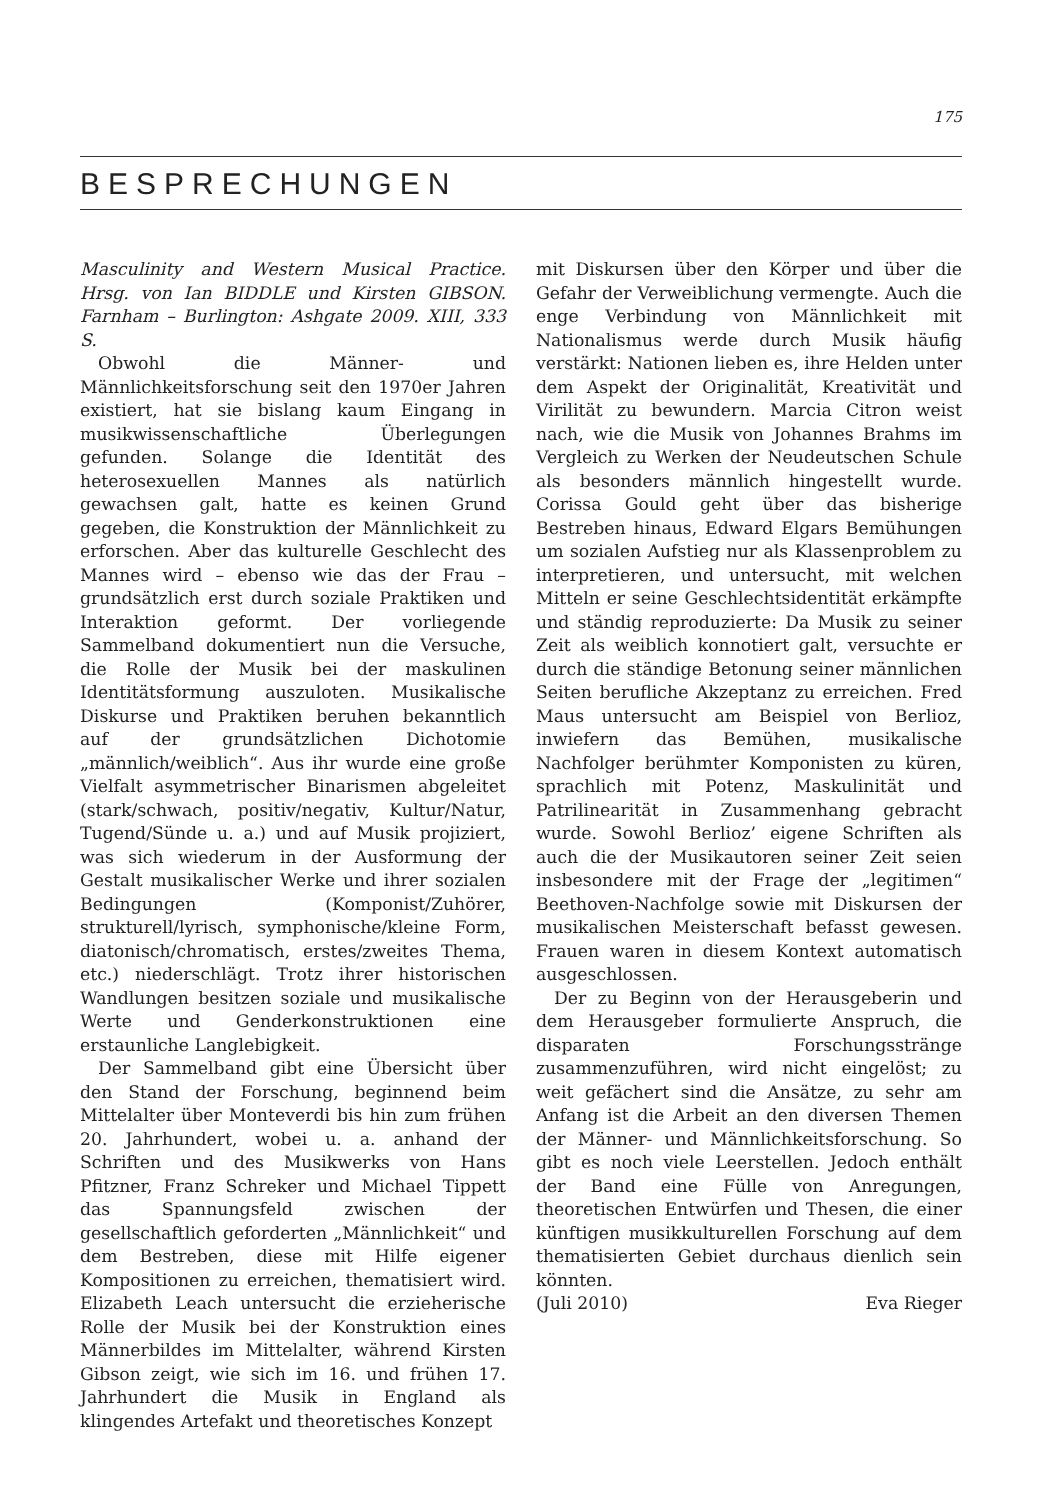175
BESPRECHUNGEN
Masculinity and Western Musical Practice. Hrsg. von Ian BIDDLE und Kirsten GIBSON. Farnham – Burlington: Ashgate 2009. XIII, 333 S.
Obwohl die Männer- und Männlichkeitsforschung seit den 1970er Jahren existiert, hat sie bislang kaum Eingang in musikwissenschaftliche Überlegungen gefunden. Solange die Identität des heterosexuellen Mannes als natürlich gewachsen galt, hatte es keinen Grund gegeben, die Konstruktion der Männlichkeit zu erforschen. Aber das kulturelle Geschlecht des Mannes wird – ebenso wie das der Frau – grundsätzlich erst durch soziale Praktiken und Interaktion geformt. Der vorliegende Sammelband dokumentiert nun die Versuche, die Rolle der Musik bei der maskulinen Identitätsformung auszuloten. Musikalische Diskurse und Praktiken beruhen bekanntlich auf der grundsätzlichen Dichotomie „männlich/weiblich“. Aus ihr wurde eine große Vielfalt asymmetrischer Binarismen abgeleitet (stark/schwach, positiv/negativ, Kultur/Natur, Tugend/Sünde u. a.) und auf Musik projiziert, was sich wiederum in der Ausformung der Gestalt musikalischer Werke und ihrer sozialen Bedingungen (Komponist/Zuhörer, strukturell/lyrisch, symphonische/kleine Form, diatonisch/chromatisch, erstes/zweites Thema, etc.) niederschlägt. Trotz ihrer historischen Wandlungen besitzen soziale und musikalische Werte und Genderkonstruktionen eine erstaunliche Langlebigkeit.
Der Sammelband gibt eine Übersicht über den Stand der Forschung, beginnend beim Mittelalter über Monteverdi bis hin zum frühen 20. Jahrhundert, wobei u. a. anhand der Schriften und des Musikwerks von Hans Pfitzner, Franz Schreker und Michael Tippett das Spannungsfeld zwischen der gesellschaftlich geforderten „Männlichkeit“ und dem Bestreben, diese mit Hilfe eigener Kompositionen zu erreichen, thematisiert wird. Elizabeth Leach untersucht die erzieherische Rolle der Musik bei der Konstruktion eines Männerbildes im Mittelalter, während Kirsten Gibson zeigt, wie sich im 16. und frühen 17. Jahrhundert die Musik in England als klingendes Artefakt und theoretisches Konzept
mit Diskursen über den Körper und über die Gefahr der Verweiblichung vermengte. Auch die enge Verbindung von Männlichkeit mit Nationalismus werde durch Musik häufig verstärkt: Nationen lieben es, ihre Helden unter dem Aspekt der Originalität, Kreativität und Virilität zu bewundern. Marcia Citron weist nach, wie die Musik von Johannes Brahms im Vergleich zu Werken der Neudeutschen Schule als besonders männlich hingestellt wurde. Corissa Gould geht über das bisherige Bestreben hinaus, Edward Elgars Bemühungen um sozialen Aufstieg nur als Klassenproblem zu interpretieren, und untersucht, mit welchen Mitteln er seine Geschlechtsidentität erkämpfte und ständig reproduzierte: Da Musik zu seiner Zeit als weiblich konnotiert galt, versuchte er durch die ständige Betonung seiner männlichen Seiten berufliche Akzeptanz zu erreichen. Fred Maus untersucht am Beispiel von Berlioz, inwiefern das Bemühen, musikalische Nachfolger berühmter Komponisten zu küren, sprachlich mit Potenz, Maskulinität und Patrilinearität in Zusammenhang gebracht wurde. Sowohl Berlioz’ eigene Schriften als auch die der Musikautoren seiner Zeit seien insbesondere mit der Frage der „legitimen“ Beethoven-Nachfolge sowie mit Diskursen der musikalischen Meisterschaft befasst gewesen. Frauen waren in diesem Kontext automatisch ausgeschlossen.
Der zu Beginn von der Herausgeberin und dem Herausgeber formulierte Anspruch, die disparaten Forschungsstränge zusammenzuführen, wird nicht eingelöst; zu weit gefächert sind die Ansätze, zu sehr am Anfang ist die Arbeit an den diversen Themen der Männer- und Männlichkeitsforschung. So gibt es noch viele Leerstellen. Jedoch enthält der Band eine Fülle von Anregungen, theoretischen Entwürfen und Thesen, die einer künftigen musikkulturellen Forschung auf dem thematisierten Gebiet durchaus dienlich sein könnten.
(Juli 2010) Eva Rieger